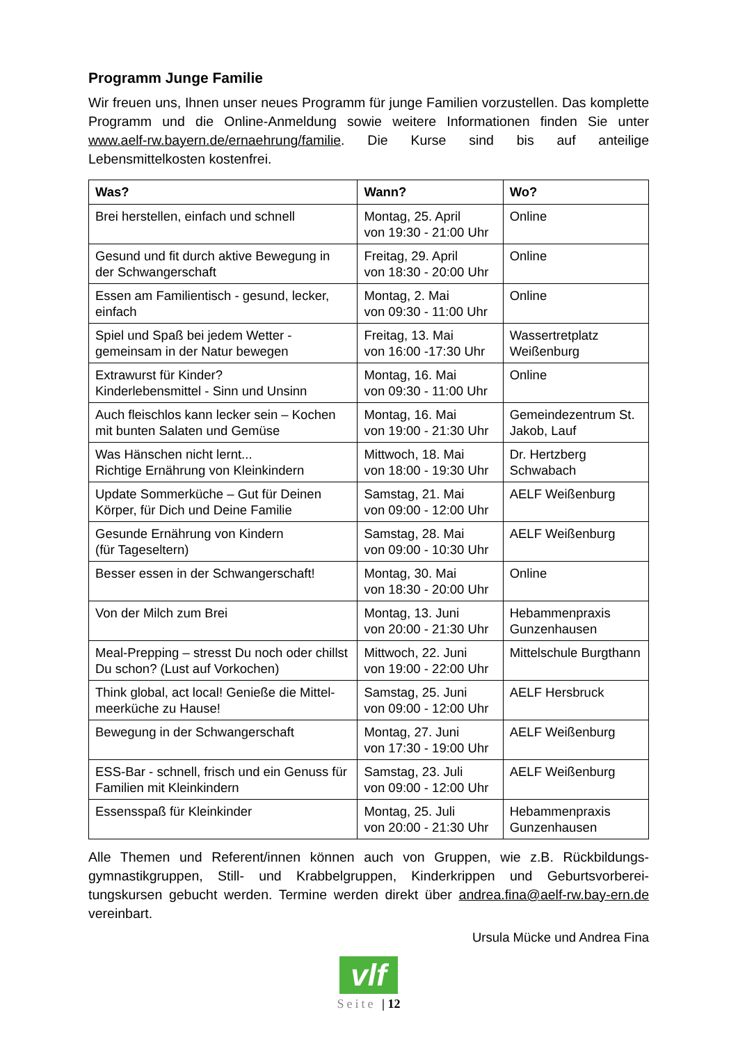Programm Junge Familie
Wir freuen uns, Ihnen unser neues Programm für junge Familien vorzustellen. Das komplette Programm und die Online-Anmeldung sowie weitere Informationen finden Sie unter www.aelf-rw.bayern.de/ernaehrung/familie. Die Kurse sind bis auf anteilige Lebensmittelkosten kostenfrei.
| Was? | Wann? | Wo? |
| --- | --- | --- |
| Brei herstellen, einfach und schnell | Montag, 25. April von 19:30 - 21:00 Uhr | Online |
| Gesund und fit durch aktive Bewegung in der Schwangerschaft | Freitag, 29. April von 18:30 - 20:00 Uhr | Online |
| Essen am Familientisch - gesund, lecker, einfach | Montag, 2. Mai von 09:30 - 11:00 Uhr | Online |
| Spiel und Spaß bei jedem Wetter - gemeinsam in der Natur bewegen | Freitag, 13. Mai von 16:00 -17:30 Uhr | Wassertretplatz Weißenburg |
| Extrawurst für Kinder? Kinderlebensmittel - Sinn und Unsinn | Montag, 16. Mai von 09:30 - 11:00 Uhr | Online |
| Auch fleischlos kann lecker sein – Kochen mit bunten Salaten und Gemüse | Montag, 16. Mai von 19:00 - 21:30 Uhr | Gemeindezentrum St. Jakob, Lauf |
| Was Hänschen nicht lernt... Richtige Ernährung von Kleinkindern | Mittwoch, 18. Mai von 18:00 - 19:30 Uhr | Dr. Hertzberg Schwabach |
| Update Sommerküche – Gut für Deinen Körper, für Dich und Deine Familie | Samstag, 21. Mai von 09:00 - 12:00 Uhr | AELF Weißenburg |
| Gesunde Ernährung von Kindern (für Tageseltern) | Samstag, 28. Mai von 09:00 - 10:30 Uhr | AELF Weißenburg |
| Besser essen in der Schwangerschaft! | Montag, 30. Mai von 18:30 - 20:00 Uhr | Online |
| Von der Milch zum Brei | Montag, 13. Juni von 20:00 - 21:30 Uhr | Hebammenpraxis Gunzenhausen |
| Meal-Prepping – stresst Du noch oder chillst Du schon? (Lust auf Vorkochen) | Mittwoch, 22. Juni von 19:00 - 22:00 Uhr | Mittelschule Burgthann |
| Think global, act local! Genieße die Mittel-meerküche zu Hause! | Samstag, 25. Juni von 09:00 - 12:00 Uhr | AELF Hersbruck |
| Bewegung in der Schwangerschaft | Montag, 27. Juni von 17:30 - 19:00 Uhr | AELF Weißenburg |
| ESS-Bar - schnell, frisch und ein Genuss für Familien mit Kleinkindern | Samstag, 23. Juli von 09:00 - 12:00 Uhr | AELF Weißenburg |
| Essensspaß für Kleinkinder | Montag, 25. Juli von 20:00 - 21:30 Uhr | Hebammenpraxis Gunzenhausen |
Alle Themen und Referent/innen können auch von Gruppen, wie z.B. Rückbildungs-gymnastikgruppen, Still- und Krabbelgruppen, Kinderkrippen und Geburtsvorberei-tungskursen gebucht werden. Termine werden direkt über andrea.fina@aelf-rw.bay-ern.de vereinbart.
Ursula Mücke und Andrea Fina
vlf
Seite | 12